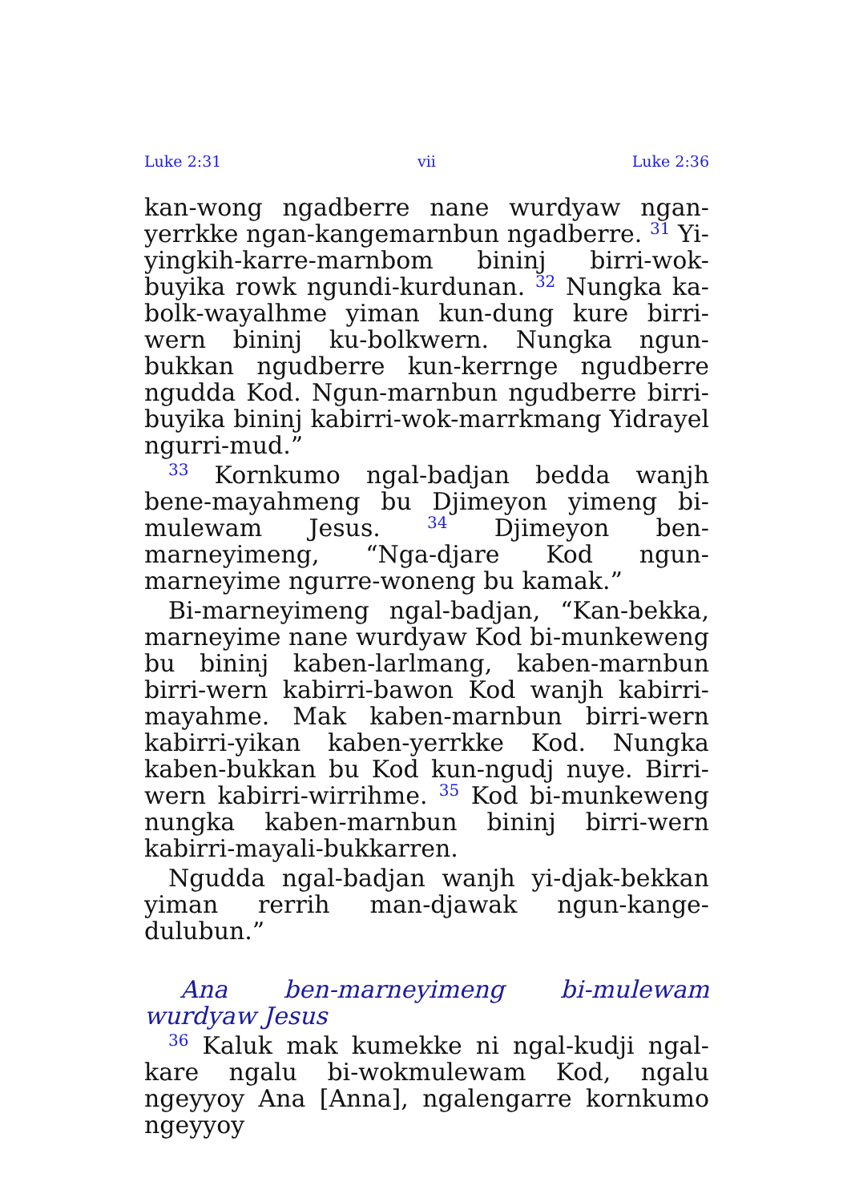Luke 2:31 vii Luke 2:36
kan-wong ngadberre nane wurdyaw ngan-yerrkke ngan-kangemarnbun ngadberre. <sup>31</sup> Yi-yingkih-karre-marnbom bininj birri-wok-buyika rowk ngundi-kurdunan. <sup>32</sup> Nungka ka-bolk-wayalhme yiman kun-dung kure birri-wern bininj ku-bolkwern. Nungka ngun-bukkan ngudberre kun-kerrnge ngudberre ngudda Kod. Ngun-marnbun ngudberre birri-buyika bininj kabirri-wok-marrkmang Yidrayel ngurri-mud.”
<sup>33</sup> Kornkumo ngal-badjan bedda wanjh bene-mayahmeng bu Djimeyon yimeng bi-mulewam Jesus. <sup>34</sup> Djimeyon ben-marneyimeng, “Nga-djare Kod ngun-marneyime ngurre-woneng bu kamak.”
Bi-marneyimeng ngal-badjan, “Kan-bekka, marneyime nane wurdyaw Kod bi-munkeweng bu bininj kaben-larlmang, kaben-marnbun birri-wern kabirri-bawon Kod wanjh kabirri-mayahme. Mak kaben-marnbun birri-wern kabirri-yikan kaben-yerrkke Kod. Nungka kaben-bukkan bu Kod kun-ngudj nuye. Birri-wern kabirri-wirrihme. <sup>35</sup> Kod bi-munkeweng nungka kaben-marnbun bininj birri-wern kabirri-mayali-bukkarren.
Ngudda ngal-badjan wanjh yi-djak-bekkan yiman rerrih man-djawak ngun-kange-dulubun.”
Ana ben-marneyimeng bi-mulewam wurdyaw Jesus
<sup>36</sup> Kaluk mak kumekke ni ngal-kudji ngal-kare ngalu bi-wokmulewam Kod, ngalu ngeyyoy Ana [Anna], ngalengarre kornkumo ngeyyoy